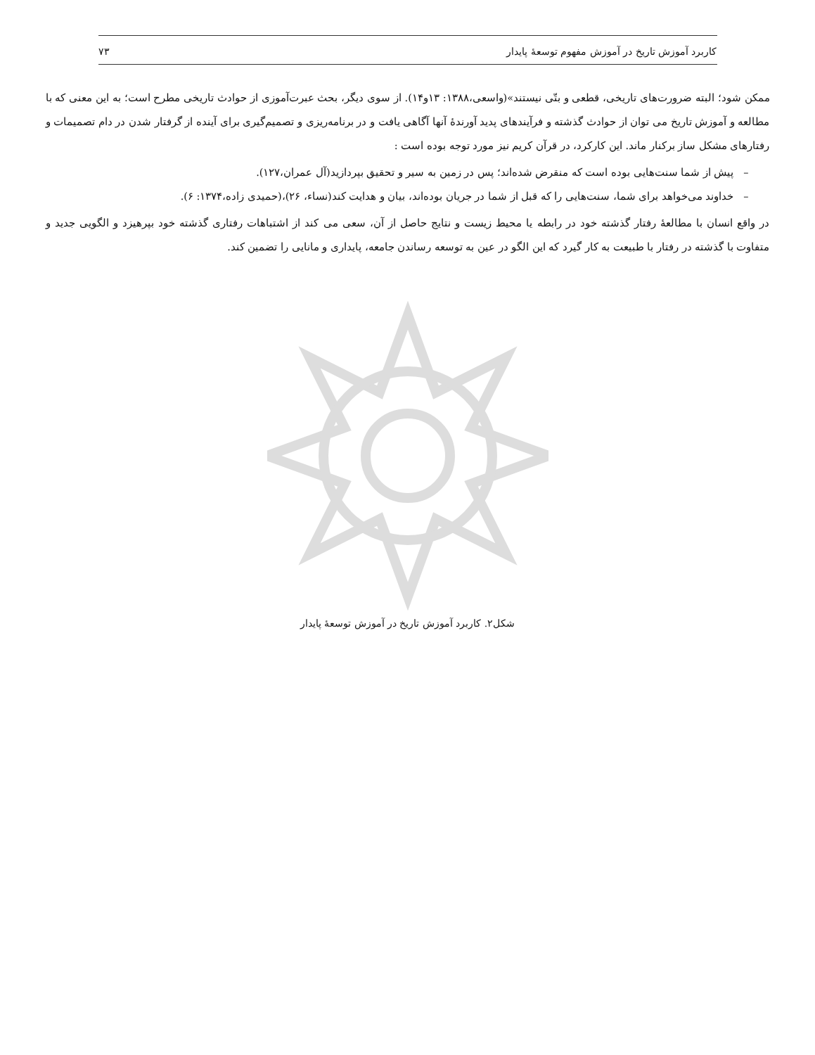کاربرد آموزش تاریخ در آموزش مفهوم توسعهٔ پایدار ۷۳
ممکن شود؛ البته ضرورت‌های تاریخی، قطعی و بتّی نیستند»(واسعی،۱۳۸۸: ۱۳و۱۴). از سوی دیگر، بحث عبرت‌آموزی از حوادث تاریخی مطرح است؛ به این معنی که با مطالعه و آموزش تاریخ می توان از حوادث گذشته و فرآیندهای پدید آورندهٔ آنها آگاهی یافت و در برنامه‌ریزی و تصمیم‌گیری برای آینده از گرفتار شدن در دام تصمیمات و رفتارهای مشکل ساز برکنار ماند. این کارکرد، در قرآن کریم نیز مورد توجه بوده است :
– پیش از شما سنت‌هایی بوده است که منقرض شده‌اند؛ پس در زمین به سیر و تحقیق بپردازید(آل عمران،۱۲۷).
– خداوند می‌خواهد برای شما، سنت‌هایی را که قبل از شما در جریان بوده‌اند، بیان و هدایت کند(نساء، ۲۶)،(حمیدی زاده،۱۳۷۴: ۶).
در واقع انسان با مطالعهٔ رفتار گذشته خود در رابطه یا محیط زیست و نتایج حاصل از آن، سعی می کند از اشتباهات رفتاری گذشته خود بپرهیزد و الگویی جدید و متفاوت با گذشته در رفتار با طبیعت به کار گیرد که این الگو در عین به توسعه رساندن جامعه، پایداری و مانایی را تضمین کند.
شکل۲. کاربرد آموزش تاریخ در آموزش توسعهٔ پایدار